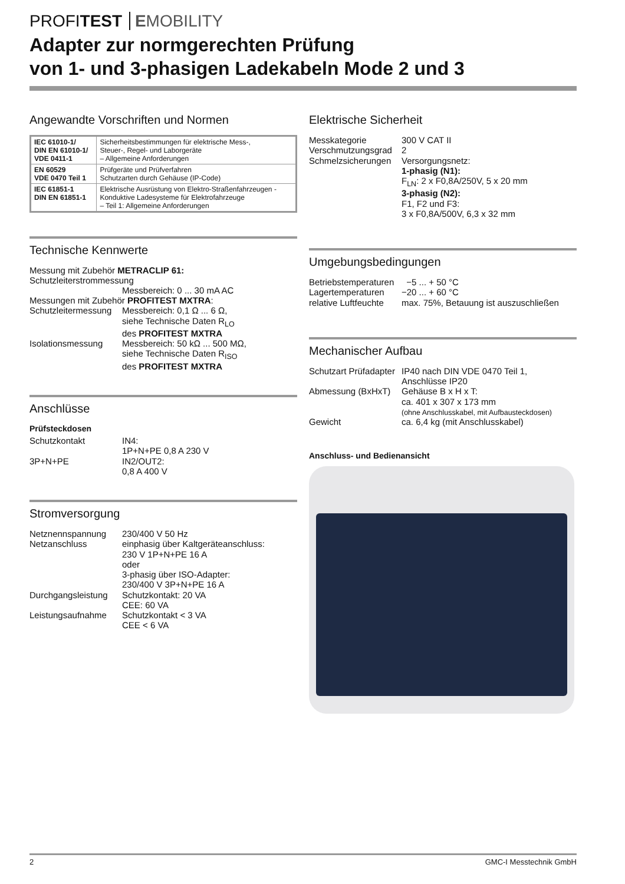PROFITEST EMOBILITY
Adapter zur normgerechten Prüfung
von 1- und 3-phasigen Ladekabeln Mode 2 und 3
Angewandte Vorschriften und Normen
| IEC 61010-1/ DIN EN 61010-1/ VDE 0411-1 | Sicherheitsbestimmungen für elektrische Mess-, Steuer-, Regel- und Laborgeräte – Allgemeine Anforderungen |
| EN 60529 VDE 0470 Teil 1 | Prüfgeräte und Prüfverfahren Schutzarten durch Gehäuse (IP-Code) |
| IEC 61851-1 DIN EN 61851-1 | Elektrische Ausrüstung von Elektro-Straßenfahrzeugen - Konduktive Ladesysteme für Elektrofahrzeuge – Teil 1: Allgemeine Anforderungen |
Technische Kennwerte
Messung mit Zubehör METRACLIP 61:
Schutzleiterstrommessung
Messbereich: 0 ... 30 mA AC
Messungen mit Zubehör PROFITEST MXTRA:
Schutzleitermessung Messbereich: 0,1 Ω ... 6 Ω,
siehe Technische Daten R<sub>LO</sub>
des PROFITEST MXTRA Isolationsmessung Messbereich: 50 kΩ ... 500 MΩ,
siehe Technische Daten R<sub>ISO</sub>
des PROFITEST MXTRA
Anschlüsse
Prüfsteckdosen
Schutzkontakt IN4:
1P+N+PE 0,8 A 230 V 3P+N+PE IN2/OUT2:
0,8 A 400 V
Stromversorgung
Netznennspannung 230/400 V 50 Hz Netzanschluss einphasig über Kaltgeräteanschluss:
230 V 1P+N+PE 16 A
oder
3-phasig über ISO-Adapter:
230/400 V 3P+N+PE 16 A Durchgangsleistung Schutzkontakt: 20 VA
CEE: 60 VA Leistungsaufnahme Schutzkontakt < 3 VA
CEE < 6 VA
Elektrische Sicherheit
Messkategorie 300 V CAT II Verschmutzungsgrad 2 Schmelzsicherungen Versorgungsnetz:
1-phasig (N1):
F<sub>LN</sub>: 2 x F0,8A/250V, 5 x 20 mm
3-phasig (N2):
F1, F2 und F3:
3 x F0,8A/500V, 6,3 x 32 mm
Umgebungsbedingungen
Betriebstemperaturen −5 ... + 50 °C Lagertemperaturen −20 ... + 60 °C relative Luftfeuchte max. 75%, Betauung ist auszuschließen
Mechanischer Aufbau
Schutzart Prüfadapter IP40 nach DIN VDE 0470 Teil 1,
Anschlüsse IP20 Abmessung (BxHxT) Gehäuse B x H x T:
ca. 401 x 307 x 173 mm
(ohne Anschlusskabel, mit Aufbausteckdosen) Gewicht ca. 6,4 kg (mit Anschlusskabel)
Anschluss- und Bedienansicht
2 GMC-I Messtechnik GmbH